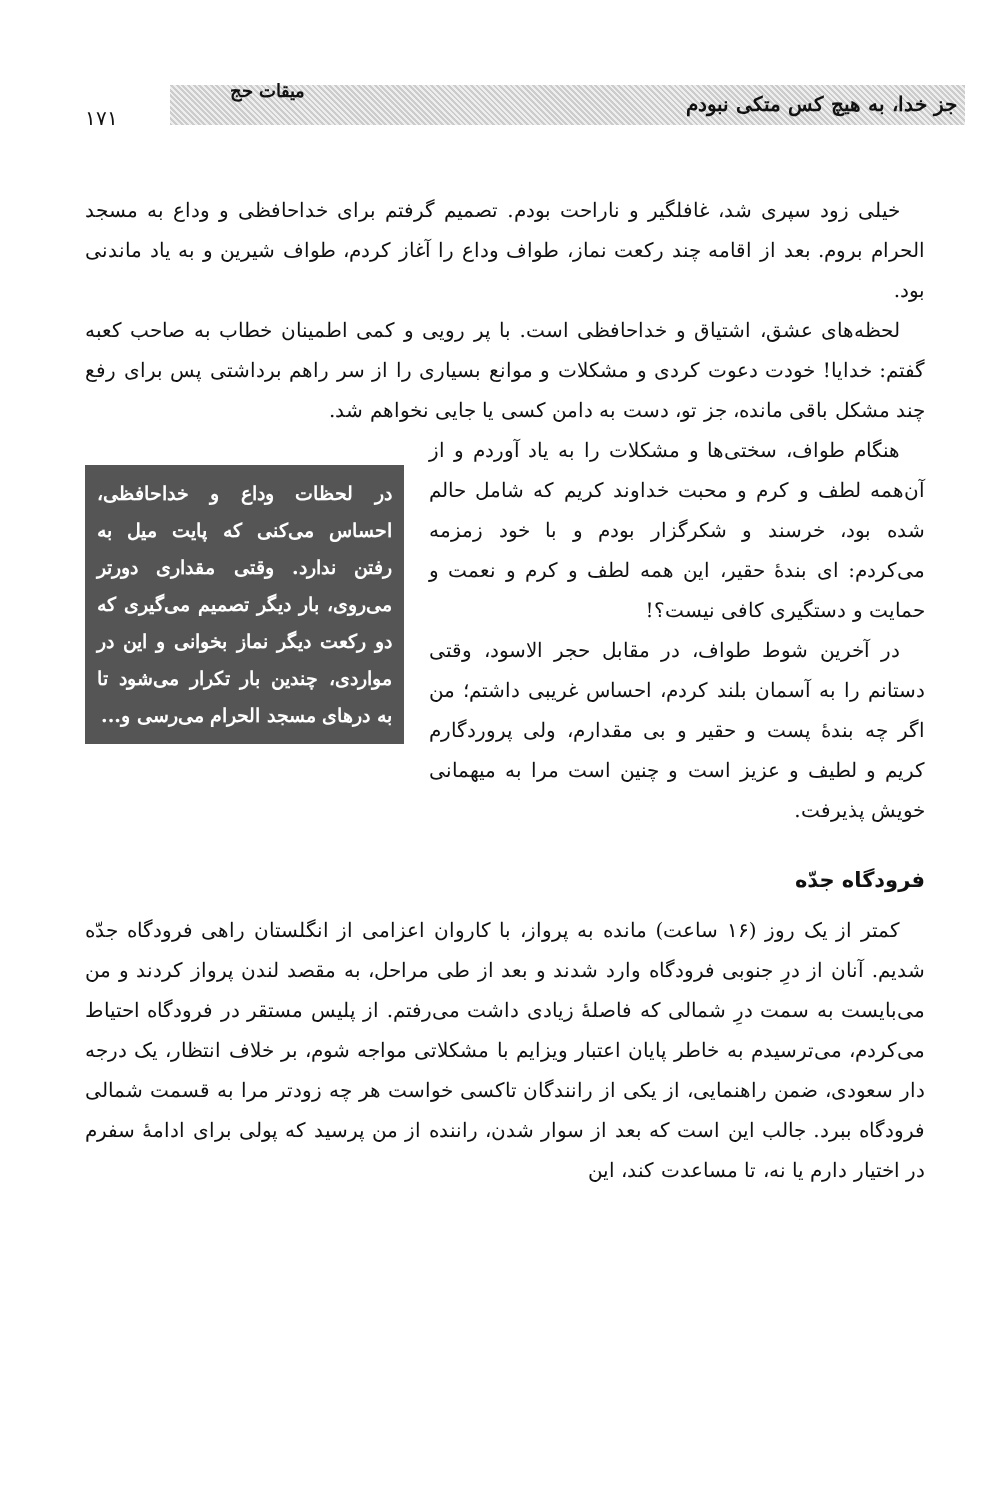جز خدا، به هیچ کس متکی نبودم
میقات حج
۱۷۱
خیلی زود سپری شد، غافلگیر و ناراحت بودم. تصمیم گرفتم برای خداحافظی و وداع به مسجد الحرام بروم. بعد از اقامه چند رکعت نماز، طواف وداع را آغاز کردم، طواف شیرین و به یاد ماندنی بود.
لحظه‌های عشق، اشتیاق و خداحافظی است. با پر رویی و کمی اطمینان خطاب به صاحب کعبه گفتم: خدایا! خودت دعوت کردی و مشکلات و موانع بسیاری را از سر راهم برداشتی پس برای رفع چند مشکل باقی مانده، جز تو، دست به دامن کسی یا جایی نخواهم شد.
در لحظات وداع و خداحافظی، احساس می‌کنی که پایت میل به رفتن ندارد. وقتی مقداری دورتر می‌روی، بار دیگر تصمیم می‌گیری که دو رکعت دیگر نماز بخوانی و این در مواردی، چندین بار تکرار می‌شود تا به درهای مسجد الحرام می‌رسی و...
هنگام طواف، سختی‌ها و مشکلات را به یاد آوردم و از آن‌همه لطف و کرم و محبت خداوند کریم که شامل حالم شده بود، خرسند و شکرگزار بودم و با خود زمزمه می‌کردم: ای بندهٔ حقیر، این همه لطف و کرم و نعمت و حمایت و دستگیری کافی نیست؟!
در آخرین شوط طواف، در مقابل حجر الاسود، وقتی دستانم را به آسمان بلند کردم، احساس غریبی داشتم؛ من اگر چه بندهٔ پست و حقیر و بی مقدارم، ولی پروردگارم کریم و لطیف و عزیز است و چنین است مرا به میهمانی خویش پذیرفت.
فرودگاه جدّه
کمتر از یک روز (۱۶ ساعت) مانده به پرواز، با کاروان اعزامی از انگلستان راهی فرودگاه جدّه شدیم. آنان از درِ جنوبی فرودگاه وارد شدند و بعد از طی مراحل، به مقصد لندن پرواز کردند و من می‌بایست به سمت درِ شمالی که فاصلهٔ زیادی داشت می‌رفتم. از پلیس مستقر در فرودگاه احتیاط می‌کردم، می‌ترسیدم به خاطر پایان اعتبار ویزایم با مشکلاتی مواجه شوم، بر خلاف انتظار، یک درجه دار سعودی، ضمن راهنمایی، از یکی از رانندگان تاکسی خواست هر چه زودتر مرا به قسمت شمالی فرودگاه ببرد. جالب این است که بعد از سوار شدن، راننده از من پرسید که پولی برای ادامهٔ سفرم در اختیار دارم یا نه، تا مساعدت کند، این